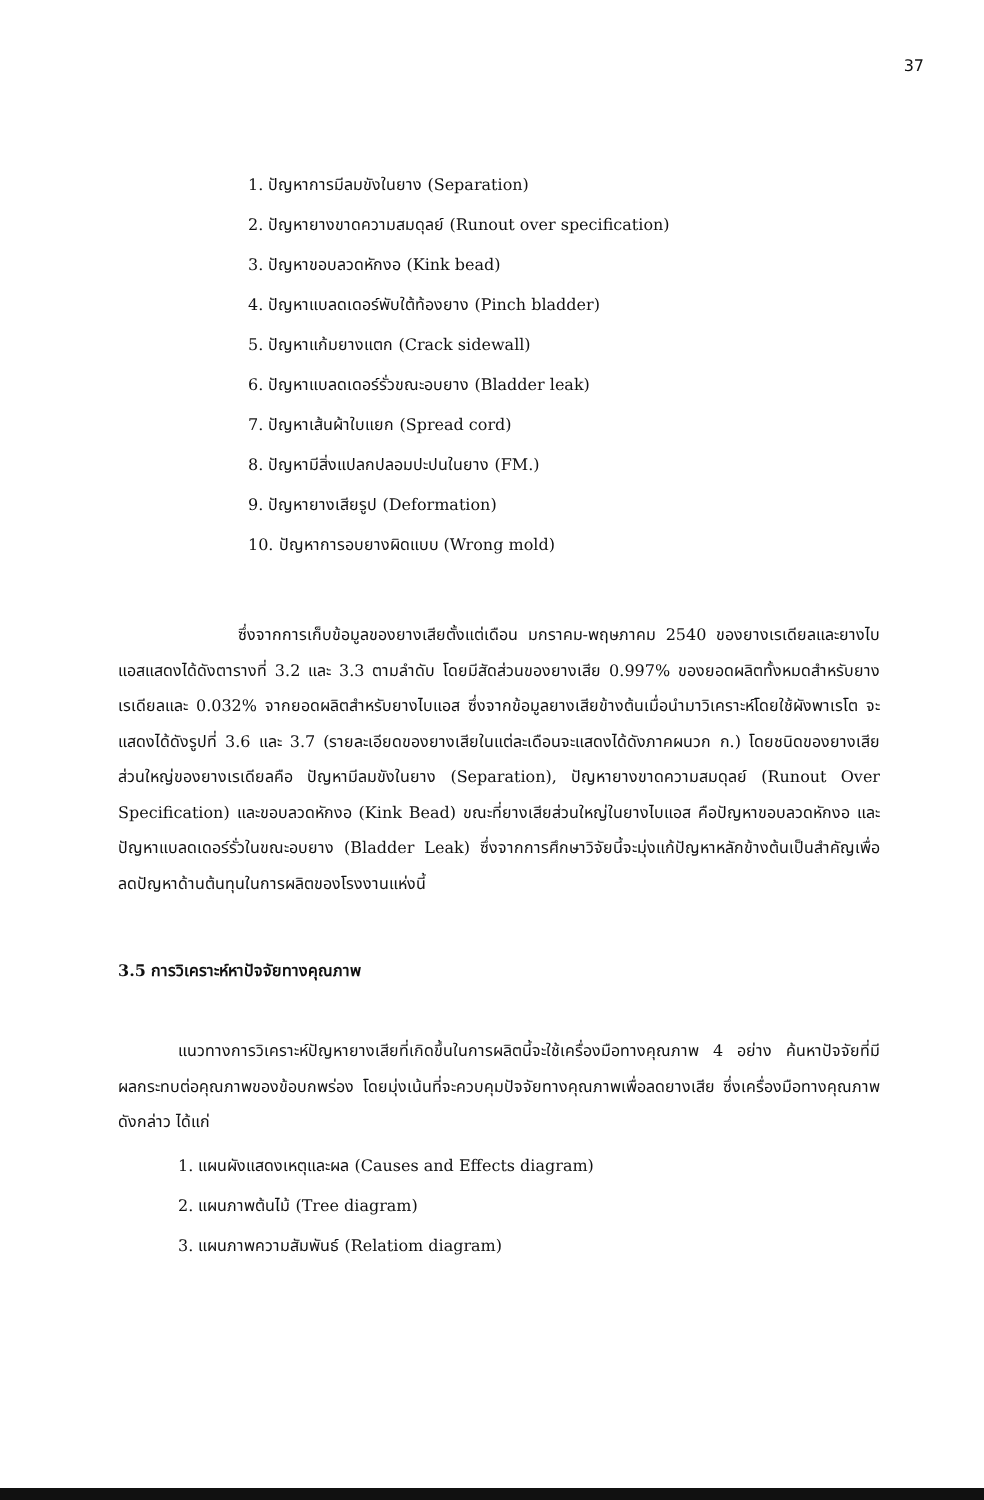37
1. ปัญหาการมีลมขังในยาง (Separation)
2. ปัญหายางขาดความสมดุลย์ (Runout over specification)
3. ปัญหาขอบลวดหักงอ (Kink bead)
4. ปัญหาแบลดเดอร์พับใต้ท้องยาง (Pinch bladder)
5. ปัญหาแก้มยางแตก (Crack sidewall)
6. ปัญหาแบลดเดอร์รั่วขณะอบยาง (Bladder leak)
7. ปัญหาเส้นผ้าใบแยก (Spread cord)
8. ปัญหามีสิ่งแปลกปลอมปะปนในยาง (FM.)
9. ปัญหายางเสียรูป (Deformation)
10. ปัญหาการอบยางผิดแบบ (Wrong mold)
ซึ่งจากการเก็บข้อมูลของยางเสียตั้งแต่เดือน มกราคม-พฤษภาคม 2540 ของยางเรเดียลและยางไบแอสแสดงได้ดังตารางที่ 3.2 และ 3.3 ตามลำดับ โดยมีสัดส่วนของยางเสีย 0.997% ของยอดผลิตทั้งหมดสำหรับยางเรเดียลและ 0.032% จากยอดผลิตสำหรับยางไบแอส ซึ่งจากข้อมูลยางเสียข้างต้นเมื่อนำมาวิเคราะห์โดยใช้ผังพาเรโต จะแสดงได้ดังรูปที่ 3.6 และ 3.7 (รายละเอียดของยางเสียในแต่ละเดือนจะแสดงได้ดังภาคผนวก ก.) โดยชนิดของยางเสียส่วนใหญ่ของยางเรเดียลคือ ปัญหามีลมขังในยาง (Separation), ปัญหายางขาดความสมดุลย์ (Runout Over Specification) และขอบลวดหักงอ (Kink Bead) ขณะที่ยางเสียส่วนใหญ่ในยางไบแอส คือปัญหาขอบลวดหักงอ และปัญหาแบลดเดอร์รั่วในขณะอบยาง (Bladder Leak) ซึ่งจากการศึกษาวิจัยนี้จะมุ่งแก้ปัญหาหลักข้างต้นเป็นสำคัญเพื่อลดปัญหาด้านต้นทุนในการผลิตของโรงงานแห่งนี้
3.5 การวิเคราะห์หาปัจจัยทางคุณภาพ
แนวทางการวิเคราะห์ปัญหายางเสียที่เกิดขึ้นในการผลิตนี้จะใช้เครื่องมือทางคุณภาพ 4 อย่าง ค้นหาปัจจัยที่มีผลกระทบต่อคุณภาพของข้อบกพร่อง โดยมุ่งเน้นที่จะควบคุมปัจจัยทางคุณภาพเพื่อลดยางเสีย ซึ่งเครื่องมือทางคุณภาพดังกล่าว ได้แก่
1. แผนผังแสดงเหตุและผล (Causes and Effects diagram)
2. แผนภาพต้นไม้ (Tree diagram)
3. แผนภาพความสัมพันธ์ (Relatiom diagram)